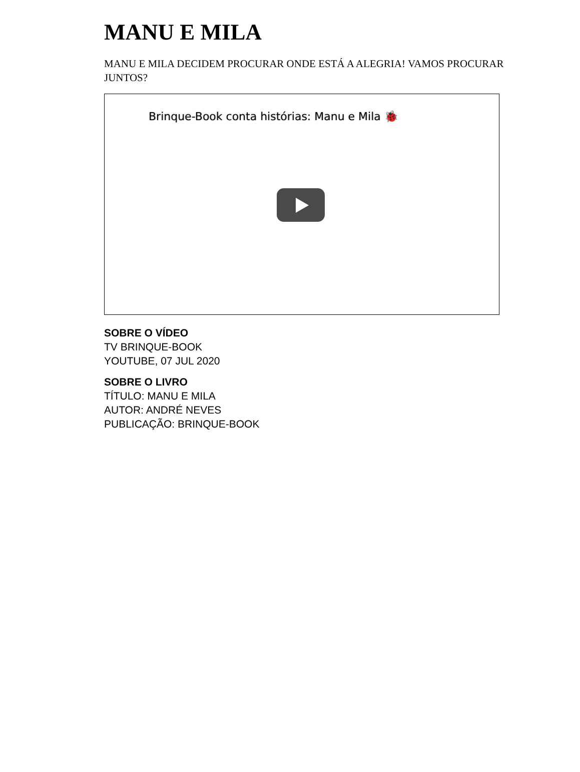MANU E MILA
MANU E MILA DECIDEM PROCURAR ONDE ESTÁ A ALEGRIA! VAMOS PROCURAR JUNTOS?
Brinque-Book conta histórias: Manu e Mila 🐞
SOBRE O VÍDEO
TV BRINQUE-BOOK
YOUTUBE, 07 JUL 2020
SOBRE O LIVRO
TÍTULO: MANU E MILA
AUTOR: ANDRÉ NEVES
PUBLICAÇÃO: BRINQUE-BOOK